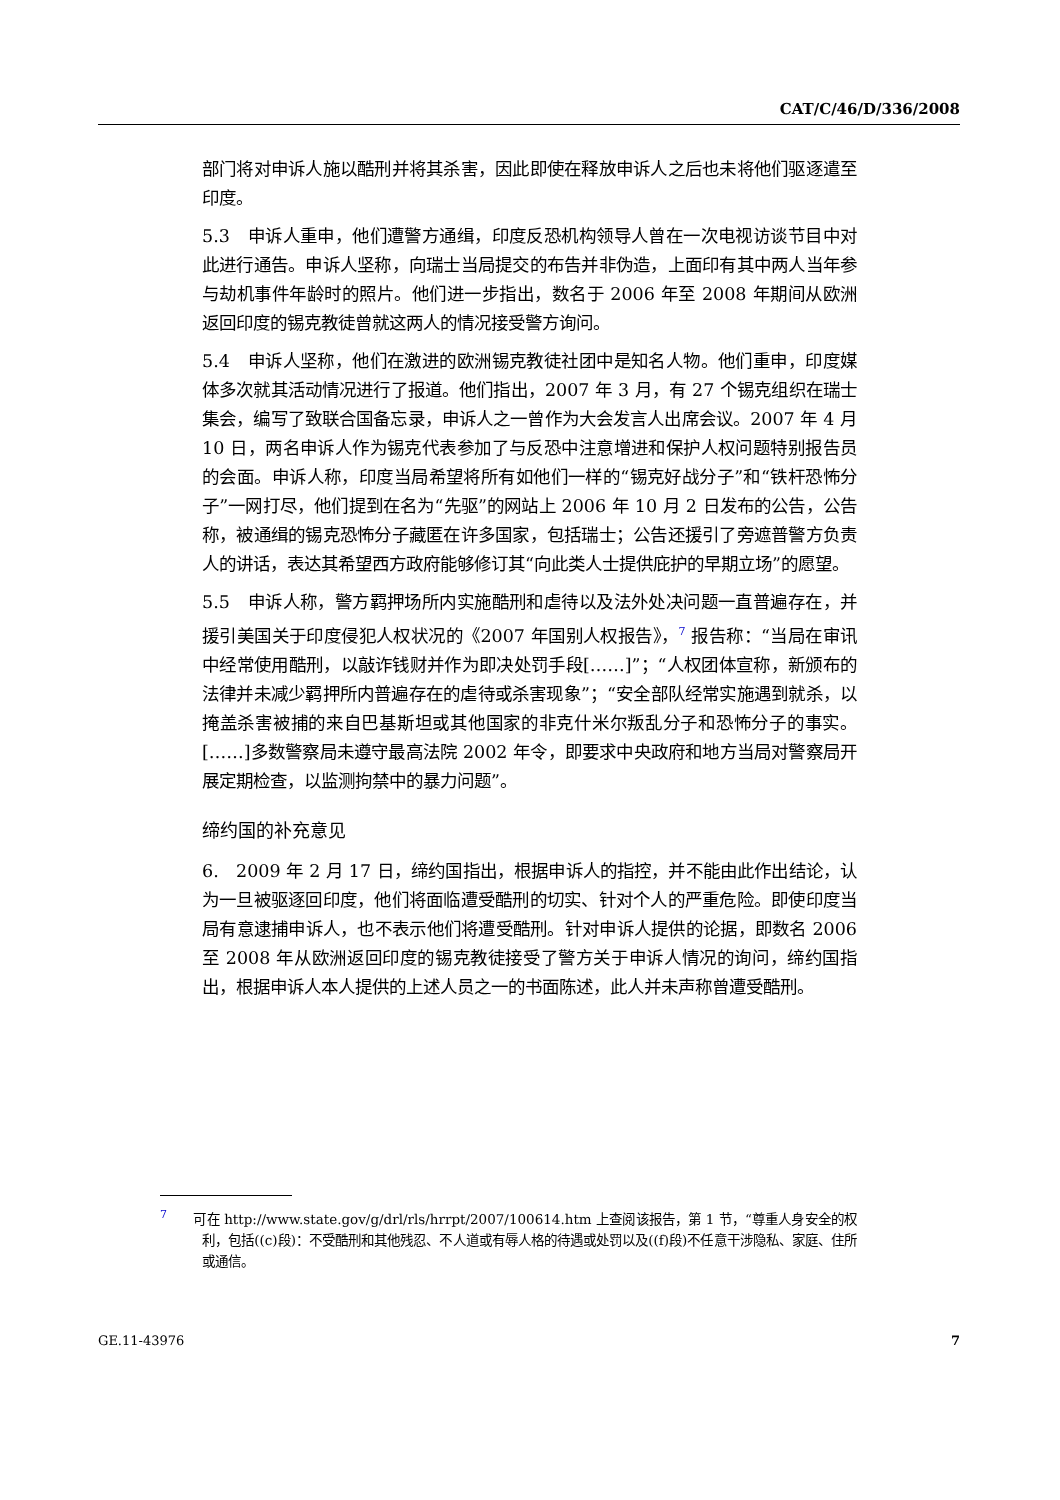CAT/C/46/D/336/2008
部门将对申诉人施以酷刑并将其杀害，因此即使在释放申诉人之后也未将他们驱逐遣至印度。
5.3　申诉人重申，他们遭警方通缉，印度反恐机构领导人曾在一次电视访谈节目中对此进行通告。申诉人坚称，向瑞士当局提交的布告并非伪造，上面印有其中两人当年参与劫机事件年龄时的照片。他们进一步指出，数名于 2006 年至 2008 年期间从欧洲返回印度的锡克教徒曾就这两人的情况接受警方询问。
5.4　申诉人坚称，他们在激进的欧洲锡克教徒社团中是知名人物。他们重申，印度媒体多次就其活动情况进行了报道。他们指出，2007 年 3 月，有 27 个锡克组织在瑞士集会，编写了致联合国备忘录，申诉人之一曾作为大会发言人出席会议。2007 年 4 月 10 日，两名申诉人作为锡克代表参加了与反恐中注意增进和保护人权问题特别报告员的会面。申诉人称，印度当局希望将所有如他们一样的“锡克好战分子”和“铁杆恐怖分子”一网打尽，他们提到在名为“先驱”的网站上 2006 年 10 月 2 日发布的公告，公告称，被通缉的锡克恐怖分子藏匿在许多国家，包括瑞士；公告还援引了旁遮普警方负责人的讲话，表达其希望西方政府能够修订其“向此类人士提供庇护的早期立场”的愿望。
5.5　申诉人称，警方羁押场所内实施酷刑和虐待以及法外处决问题一直普遍存在，并援引美国关于印度侵犯人权状况的《2007 年国别人权报告》，<sup>7</sup> 报告称：“当局在审讯中经常使用酷刑，以敲诈钱财并作为即决处罚手段[……]”；“人权团体宣称，新颁布的法律并未减少羁押所内普遍存在的虐待或杀害现象”；“安全部队经常实施遇到就杀，以掩盖杀害被捕的来自巴基斯坦或其他国家的非克什米尔叛乱分子和恐怖分子的事实。[……]多数警察局未遵守最高法院 2002 年令，即要求中央政府和地方当局对警察局开展定期检查，以监测拘禁中的暴力问题”。
缔约国的补充意见
6.　2009 年 2 月 17 日，缔约国指出，根据申诉人的指控，并不能由此作出结论，认为一旦被驱逐回印度，他们将面临遭受酷刑的切实、针对个人的严重危险。即使印度当局有意逮捕申诉人，也不表示他们将遭受酷刑。针对申诉人提供的论据，即数名 2006 至 2008 年从欧洲返回印度的锡克教徒接受了警方关于申诉人情况的询问，缔约国指出，根据申诉人本人提供的上述人员之一的书面陈述，此人并未声称曾遭受酷刑。
<sup>7</sup>　　可在 http://www.state.gov/g/drl/rls/hrrpt/2007/100614.htm 上查阅该报告，第 1 节，“尊重人身安全的权利，包括((c)段)：不受酷刑和其他残忍、不人道或有辱人格的待遇或处罚以及((f)段)不任意干涉隐私、家庭、住所或通信。
GE.11-43976 7